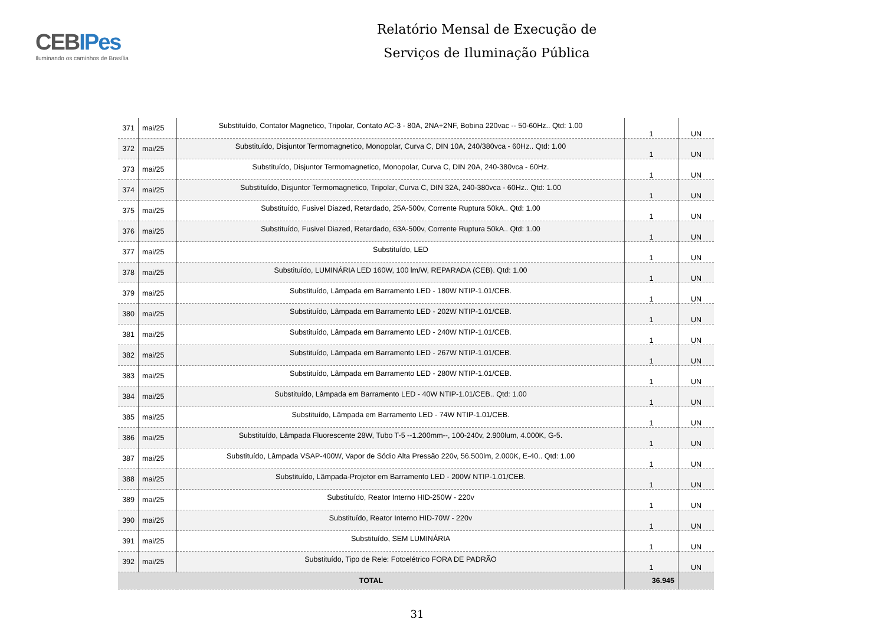CEBIPes
Iluminando os caminhos de Brasília
Relatório Mensal de Execução de
Serviços de Iluminação Pública
| 371 | mai/25 | Substituído, Contator Magnetico, Tripolar, Contato AC-3 - 80A, 2NA+2NF, Bobina 220vac -- 50-60Hz.. Qtd: 1.00 | 1 | UN |
| 372 | mai/25 | Substituído, Disjuntor Termomagnetico, Monopolar, Curva C, DIN 10A, 240/380vca - 60Hz.. Qtd: 1.00 | 1 | UN |
| 373 | mai/25 | Substituído, Disjuntor Termomagnetico, Monopolar, Curva C, DIN 20A, 240-380vca - 60Hz. | 1 | UN |
| 374 | mai/25 | Substituído, Disjuntor Termomagnetico, Tripolar, Curva C, DIN 32A, 240-380vca - 60Hz.. Qtd: 1.00 | 1 | UN |
| 375 | mai/25 | Substituído, Fusivel Diazed, Retardado, 25A-500v, Corrente Ruptura 50kA.. Qtd: 1.00 | 1 | UN |
| 376 | mai/25 | Substituído, Fusivel Diazed, Retardado, 63A-500v, Corrente Ruptura 50kA.. Qtd: 1.00 | 1 | UN |
| 377 | mai/25 | Substituído, LED | 1 | UN |
| 378 | mai/25 | Substituído, LUMINÁRIA LED 160W, 100 lm/W, REPARADA (CEB). Qtd: 1.00 | 1 | UN |
| 379 | mai/25 | Substituído, Lâmpada em Barramento LED - 180W NTIP-1.01/CEB. | 1 | UN |
| 380 | mai/25 | Substituído, Lâmpada em Barramento LED - 202W NTIP-1.01/CEB. | 1 | UN |
| 381 | mai/25 | Substituído, Lâmpada em Barramento LED - 240W NTIP-1.01/CEB. | 1 | UN |
| 382 | mai/25 | Substituído, Lâmpada em Barramento LED - 267W NTIP-1.01/CEB. | 1 | UN |
| 383 | mai/25 | Substituído, Lâmpada em Barramento LED - 280W NTIP-1.01/CEB. | 1 | UN |
| 384 | mai/25 | Substituído, Lâmpada em Barramento LED - 40W NTIP-1.01/CEB.. Qtd: 1.00 | 1 | UN |
| 385 | mai/25 | Substituído, Lâmpada em Barramento LED - 74W NTIP-1.01/CEB. | 1 | UN |
| 386 | mai/25 | Substituído, Lâmpada Fluorescente 28W, Tubo T-5 --1.200mm--, 100-240v, 2.900lum, 4.000K, G-5. | 1 | UN |
| 387 | mai/25 | Substituído, Lâmpada VSAP-400W, Vapor de Sódio Alta Pressão 220v, 56.500lm, 2.000K, E-40.. Qtd: 1.00 | 1 | UN |
| 388 | mai/25 | Substituído, Lâmpada-Projetor em Barramento LED - 200W NTIP-1.01/CEB. | 1 | UN |
| 389 | mai/25 | Substituído, Reator Interno HID-250W - 220v | 1 | UN |
| 390 | mai/25 | Substituído, Reator Interno HID-70W - 220v | 1 | UN |
| 391 | mai/25 | Substituído, SEM LUMINÁRIA | 1 | UN |
| 392 | mai/25 | Substituído, Tipo de Rele: Fotoelétrico FORA DE PADRÃO | 1 | UN |
| TOTAL | | | 36.945 | |
31